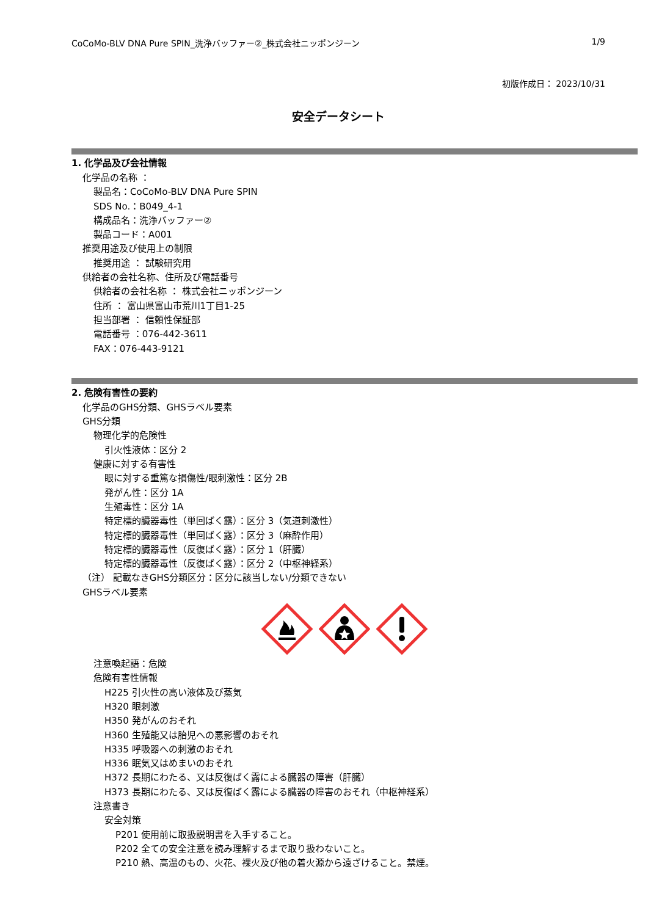CoCoMo-BLV DNA Pure SPIN_洗浄バッファー②_株式会社ニッポンジーン 1/9
初版作成日： 2023/10/31
安全データシート
1. 化学品及び会社情報
化学品の名称 ：
製品名：CoCoMo-BLV DNA Pure SPIN
SDS No.：B049_4-1
構成品名：洗浄バッファー②
製品コード：A001
推奨用途及び使用上の制限
推奨用途 ： 試験研究用
供給者の会社名称、住所及び電話番号
供給者の会社名称 ： 株式会社ニッポンジーン
住所 ： 富山県富山市荒川1丁目1-25
担当部署 ： 信頼性保証部
電話番号 ：076-442-3611
FAX：076-443-9121
2. 危険有害性の要約
化学品のGHS分類、GHSラベル要素
GHS分類
物理化学的危険性
引火性液体：区分 2
健康に対する有害性
眼に対する重篤な損傷性/眼刺激性：区分 2B
発がん性：区分 1A
生殖毒性：区分 1A
特定標的臓器毒性（単回ばく露）：区分 3（気道刺激性）
特定標的臓器毒性（単回ばく露）：区分 3（麻酔作用）
特定標的臓器毒性（反復ばく露）：区分 1（肝臓）
特定標的臓器毒性（反復ばく露）：区分 2（中枢神経系）
（注） 記載なきGHS分類区分：区分に該当しない/分類できない
GHSラベル要素
注意喚起語：危険
危険有害性情報
H225 引火性の高い液体及び蒸気
H320 眼刺激
H350 発がんのおそれ
H360 生殖能又は胎児への悪影響のおそれ
H335 呼吸器への刺激のおそれ
H336 眠気又はめまいのおそれ
H372 長期にわたる、又は反復ばく露による臓器の障害（肝臓）
H373 長期にわたる、又は反復ばく露による臓器の障害のおそれ（中枢神経系）
注意書き
安全対策
P201 使用前に取扱説明書を入手すること。
P202 全ての安全注意を読み理解するまで取り扱わないこと。
P210 熱、高温のもの、火花、裸火及び他の着火源から遠ざけること。禁煙。